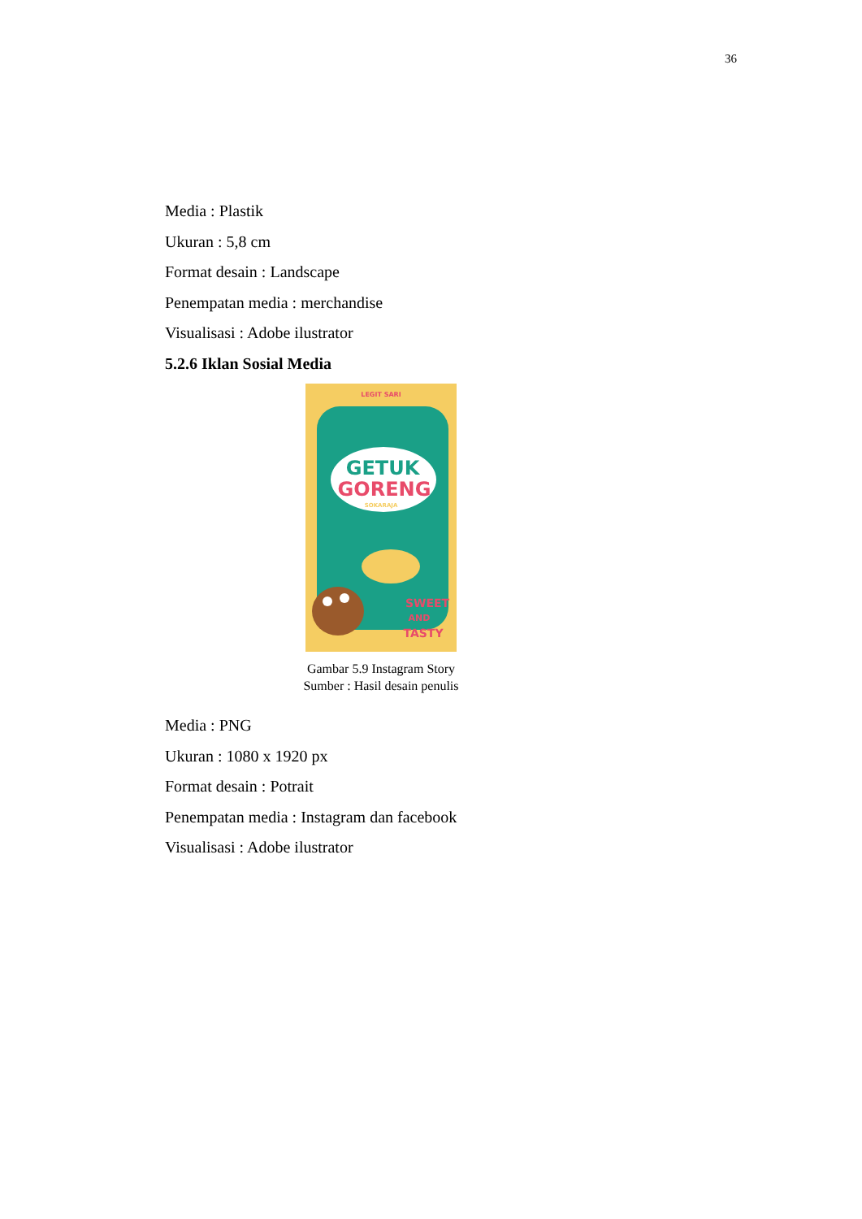36
Media : Plastik
Ukuran : 5,8 cm
Format desain : Landscape
Penempatan media : merchandise
Visualisasi : Adobe ilustrator
5.2.6 Iklan Sosial Media
LEGIT SARI
GETUK
GORENG
SOKARAJA
SWEET
AND
TASTY
Gambar 5.9 Instagram Story
Sumber : Hasil desain penulis
Media : PNG
Ukuran : 1080 x 1920 px
Format desain : Potrait
Penempatan media : Instagram dan facebook
Visualisasi : Adobe ilustrator